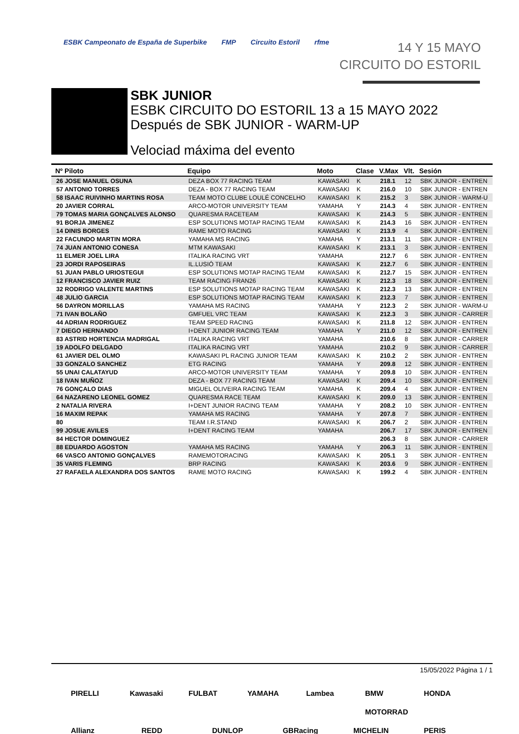ESBK Campeonato de España de Superbike FMP Circuito Estoril rfme
14 Y 15 MAYO
CIRCUITO DO ESTORIL
SBK JUNIOR
ESBK CIRCUITO DO ESTORIL 13 a 15 MAYO 2022
Después de SBK JUNIOR - WARM-UP
Velociad máxima del evento
| Nº Piloto | Equipo | Moto | Clase | V.Max | Vlt. | Sesión |
| --- | --- | --- | --- | --- | --- | --- |
| 26 JOSE MANUEL OSUNA | DEZA BOX 77 RACING TEAM | KAWASAKI | K | 218.1 | 12 | SBK JUNIOR - ENTREN |
| 57 ANTONIO TORRES | DEZA - BOX 77 RACING TEAM | KAWASAKI | K | 216.0 | 10 | SBK JUNIOR - ENTREN |
| 58 ISAAC RUIVINHO MARTINS ROSA | TEAM MOTO CLUBE LOULÉ CONCELHO | KAWASAKI | K | 215.2 | 3 | SBK JUNIOR - WARM-U |
| 20 JAVIER CORRAL | ARCO-MOTOR UNIVERSITY TEAM | YAMAHA | Y | 214.3 | 4 | SBK JUNIOR - ENTREN |
| 79 TOMAS MARIA GONÇALVES ALONSO | QUARESMA RACETEAM | KAWASAKI | K | 214.3 | 5 | SBK JUNIOR - ENTREN |
| 91 BORJA JIMENEZ | ESP SOLUTIONS MOTAP RACING TEAM | KAWASAKI | K | 214.3 | 16 | SBK JUNIOR - ENTREN |
| 14 DINIS BORGES | RAME MOTO RACING | KAWASAKI | K | 213.9 | 4 | SBK JUNIOR - ENTREN |
| 22 FACUNDO MARTIN MORA | YAMAHA MS RACING | YAMAHA | Y | 213.1 | 11 | SBK JUNIOR - ENTREN |
| 74 JUAN ANTONIO CONESA | MTM KAWASAKI | KAWASAKI | K | 213.1 | 3 | SBK JUNIOR - ENTREN |
| 11 ELMER JOEL LIRA | ITALIKA RACING VRT | YAMAHA | | 212.7 | 6 | SBK JUNIOR - ENTREN |
| 23 JORDI RAPOSEIRAS | IL.LUSIÓ TEAM | KAWASAKI | K | 212.7 | 6 | SBK JUNIOR - ENTREN |
| 51 JUAN PABLO URIOSTEGUI | ESP SOLUTIONS MOTAP RACING TEAM | KAWASAKI | K | 212.7 | 15 | SBK JUNIOR - ENTREN |
| 12 FRANCISCO JAVIER RUIZ | TEAM RACING FRAN26 | KAWASAKI | K | 212.3 | 18 | SBK JUNIOR - ENTREN |
| 32 RODRIGO VALENTE MARTINS | ESP SOLUTIONS MOTAP RACING TEAM | KAWASAKI | K | 212.3 | 13 | SBK JUNIOR - ENTREN |
| 48 JULIO GARCIA | ESP SOLUTIONS MOTAP RACING TEAM | KAWASAKI | K | 212.3 | 7 | SBK JUNIOR - ENTREN |
| 56 DAYRON MORILLAS | YAMAHA MS RACING | YAMAHA | Y | 212.3 | 2 | SBK JUNIOR - WARM-U |
| 71 IVAN BOLAÑO | GMFUEL VRC TEAM | KAWASAKI | K | 212.3 | 3 | SBK JUNIOR - CARRER |
| 44 ADRIAN RODRIGUEZ | TEAM SPEED RACING | KAWASAKI | K | 211.8 | 12 | SBK JUNIOR - ENTREN |
| 7 DIEGO HERNANDO | I+DENT JUNIOR RACING TEAM | YAMAHA | Y | 211.0 | 12 | SBK JUNIOR - ENTREN |
| 83 ASTRID HORTENCIA MADRIGAL | ITALIKA RACING VRT | YAMAHA | | 210.6 | 8 | SBK JUNIOR - CARRER |
| 19 ADOLFO DELGADO | ITALIKA RACING VRT | YAMAHA | | 210.2 | 9 | SBK JUNIOR - CARRER |
| 61 JAVIER DEL OLMO | KAWASAKI PL RACING JUNIOR TEAM | KAWASAKI | K | 210.2 | 2 | SBK JUNIOR - ENTREN |
| 33 GONZALO SANCHEZ | ETG RACING | YAMAHA | Y | 209.8 | 12 | SBK JUNIOR - ENTREN |
| 55 UNAI CALATAYUD | ARCO-MOTOR UNIVERSITY TEAM | YAMAHA | Y | 209.8 | 10 | SBK JUNIOR - ENTREN |
| 18 IVAN MUÑOZ | DEZA - BOX 77 RACING TEAM | KAWASAKI | K | 209.4 | 10 | SBK JUNIOR - ENTREN |
| 76 GONÇALO DIAS | MIGUEL OLIVEIRA RACING TEAM | YAMAHA | K | 209.4 | 4 | SBK JUNIOR - ENTREN |
| 64 NAZARENO LEONEL GOMEZ | QUARESMA RACE TEAM | KAWASAKI | K | 209.0 | 13 | SBK JUNIOR - ENTREN |
| 2 NATALIA RIVERA | I+DENT JUNIOR RACING TEAM | YAMAHA | Y | 208.2 | 10 | SBK JUNIOR - ENTREN |
| 16 MAXIM REPAK | YAMAHA MS RACING | YAMAHA | Y | 207.8 | 7 | SBK JUNIOR - ENTREN |
| 80 | TEAM I.R.STAND | KAWASAKI | K | 206.7 | 2 | SBK JUNIOR - ENTREN |
| 99 JOSUE AVILES | I+DENT RACING TEAM | YAMAHA | | 206.7 | 17 | SBK JUNIOR - ENTREN |
| 84 HECTOR DOMINGUEZ | | | | 206.3 | 8 | SBK JUNIOR - CARRER |
| 88 EDUARDO AGOSTON | YAMAHA MS RACING | YAMAHA | Y | 206.3 | 11 | SBK JUNIOR - ENTREN |
| 66 VASCO ANTONIO GONÇALVES | RAMEMOTORACING | KAWASAKI | K | 205.1 | 3 | SBK JUNIOR - ENTREN |
| 35 VARIS FLEMING | BRP RACING | KAWASAKI | K | 203.6 | 9 | SBK JUNIOR - ENTREN |
| 27 RAFAELA ALEXANDRA DOS SANTOS | RAME MOTO RACING | KAWASAKI | K | 199.2 | 4 | SBK JUNIOR - ENTREN |
15/05/2022 Página 1 / 1
PIRELLI Kawasaki FULBAT YAMAHA Lambea BMW MOTORRAD HONDA Allianz REDD DUNLOP GBRacing MICHELIN PERIS